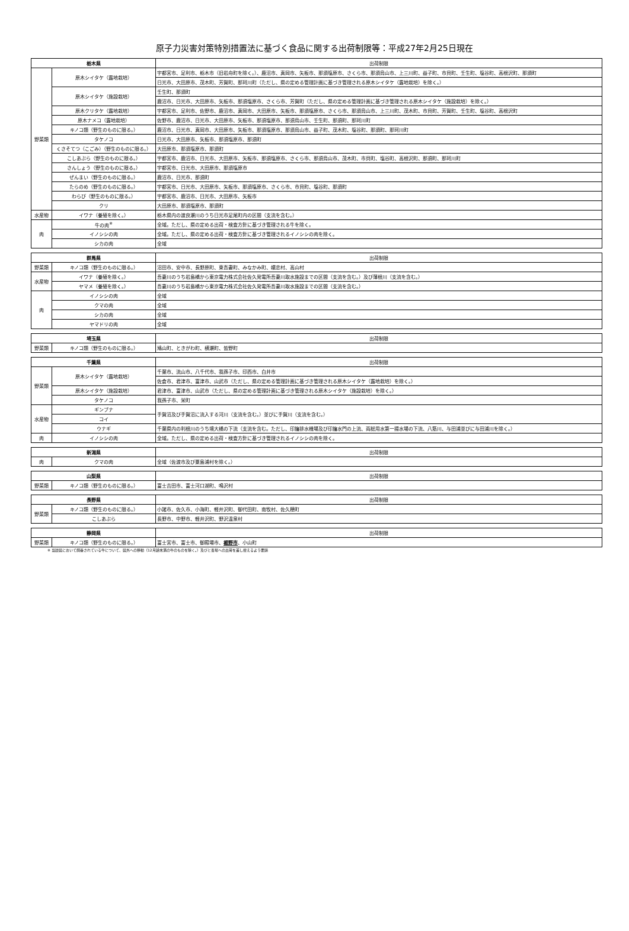原子力災害対策特別措置法に基づく食品に関する出荷制限等：平成27年2月25日現在
| 栃木県 | | 出荷制限 |
| --- | --- | --- |
| 野菜類 | 原木シイタケ（露地栽培） | 宇都宮市、足利市、栃木市（旧岩舟町を除く。）、鹿沼市、真岡市、矢板市、那須塩原市、さくら市、那須烏山市、上三川町、益子町、市貝町、壬生町、塩谷町、高根沢町、那須町 |
| | | 日光市、大田原市、茂木町、芳賀町、那珂川町（ただし、県の定める管理計画に基づき管理される原木シイタケ（露地栽培）を除く。） |
| | 原木シイタケ（施設栽培） | 壬生町、那須町 |
| | | 鹿沼市、日光市、大田原市、矢板市、那須塩原市、さくら市、芳賀町（ただし、県の定める管理計画に基づき管理される原木シイタケ（施設栽培）を除く。） |
| | 原木クリタケ（露地栽培） | 宇都宮市、足利市、佐野市、鹿沼市、真岡市、大田原市、矢板市、那須塩原市、さくら市、那須烏山市、上三川町、茂木町、市貝町、芳賀町、壬生町、塩谷町、高根沢町 |
| | 原木ナメコ（露地栽培） | 佐野市、鹿沼市、日光市、大田原市、矢板市、那須塩原市、那須烏山市、壬生町、那須町、那珂川町 |
| | キノコ類（野生のものに限る。） | 鹿沼市、日光市、真岡市、大田原市、矢板市、那須塩原市、那須烏山市、益子町、茂木町、塩谷町、那須町、那珂川町 |
| | タケノコ | 日光市、大田原市、矢板市、那須塩原市、那須町 |
| | くさそてつ（こごみ）（野生のものに限る。） | 大田原市、那須塩原市、那須町 |
| | こしあぶら（野生のものに限る。） | 宇都宮市、鹿沼市、日光市、大田原市、矢板市、那須塩原市、さくら市、那須烏山市、茂木町、市貝町、塩谷町、高根沢町、那須町、那珂川町 |
| | さんしょう（野生のものに限る。） | 宇都宮市、日光市、大田原市、那須塩原市 |
| | ぜんまい（野生のものに限る。） | 鹿沼市、日光市、那須町 |
| | たらのめ（野生のものに限る。） | 宇都宮市、日光市、大田原市、矢板市、那須塩原市、さくら市、市貝町、塩谷町、那須町 |
| | わらび（野生のものに限る。） | 宇都宮市、鹿沼市、日光市、大田原市、矢板市 |
| | クリ | 大田原市、那須塩原市、那須町 |
| 水産物 | イワナ（養殖を除く。） | 栃木県内の渡良瀬川のうち日光市足尾町内の区間（支流を含む。） |
| 肉 | 牛の肉<sup>※</sup> | 全域。ただし、県の定める出荷・検査方針に基づき管理される牛を除く。 |
| | イノシシの肉 | 全域。ただし、県の定める出荷・検査方針に基づき管理されるイノシシの肉を除く。 |
| | シカの肉 | 全域 |
| 群馬県 | | 出荷制限 |
| --- | --- | --- |
| 野菜類 | キノコ類（野生のものに限る。） | 沼田市、安中市、長野原町、東吾妻町、みなかみ町、嬬恋村、高山村 |
| 水産物 | イワナ（養殖を除く。） | 吾妻川のうち岩島橋から東京電力株式会社佐久発電所吾妻川取水施設までの区間（支流を含む。）及び薄根川（支流を含む。） |
| | ヤマメ（養殖を除く。） | 吾妻川のうち岩島橋から東京電力株式会社佐久発電所吾妻川取水施設までの区間（支流を含む。） |
| 肉 | イノシシの肉 | 全域 |
| | クマの肉 | 全域 |
| | シカの肉 | 全域 |
| | ヤマドリの肉 | 全域 |
| 埼玉県 | | 出荷制限 |
| --- | --- | --- |
| 野菜類 | キノコ類（野生のものに限る。） | 鳩山町、ときがわ町、横瀬町、皆野町 |
| 千葉県 | | 出荷制限 |
| --- | --- | --- |
| 野菜類 | 原木シイタケ（露地栽培） | 千葉市、流山市、八千代市、我孫子市、印西市、白井市 |
| | | 佐倉市、君津市、富津市、山武市（ただし、県の定める管理計画に基づき管理される原木シイタケ（露地栽培）を除く。） |
| | 原木シイタケ（施設栽培） | 君津市、富津市、山武市（ただし、県の定める管理計画に基づき管理される原木シイタケ（施設栽培）を除く。） |
| | タケノコ | 我孫子市、栄町 |
| 水産物 | ギンブナ | 手賀沼及び手賀沼に流入する河川（支流を含む。）並びに手賀川（支流を含む。） |
| | コイ | |
| | ウナギ | 千葉県内の利根川のうち境大橋の下流（支流を含む。ただし、印旛排水機場及び印旛水門の上流、両総用水第一揚水場の下流、八筋川、与田浦並びに与田浦川を除く。） |
| 肉 | イノシシの肉 | 全域。ただし、県の定める出荷・検査方針に基づき管理されるイノシシの肉を除く。 |
| 新潟県 | | 出荷制限 |
| --- | --- | --- |
| 肉 | クマの肉 | 全域（佐渡市及び粟島浦村を除く。） |
| 山梨県 | | 出荷制限 |
| --- | --- | --- |
| 野菜類 | キノコ類（野生のものに限る。） | 富士吉田市、富士河口湖町、鳴沢村 |
| 長野県 | | 出荷制限 |
| --- | --- | --- |
| 野菜類 | キノコ類（野生のものに限る。） | 小諸市、佐久市、小海町、軽井沢町、御代田町、南牧村、佐久穂町 |
| | こしあぶら | 長野市、中野市、軽井沢町、野沢温泉村 |
| 静岡県 | | 出荷制限 |
| --- | --- | --- |
| 野菜類 | キノコ類（野生のものに限る。） | 富士宮市、富士市、御殿場市、 裾野市 、小山町 |
※ 当該県において飼養されている牛について、県外への移動（12月齢未満の牛のものを除く。）及びと畜場への出荷を差し控えるよう要請